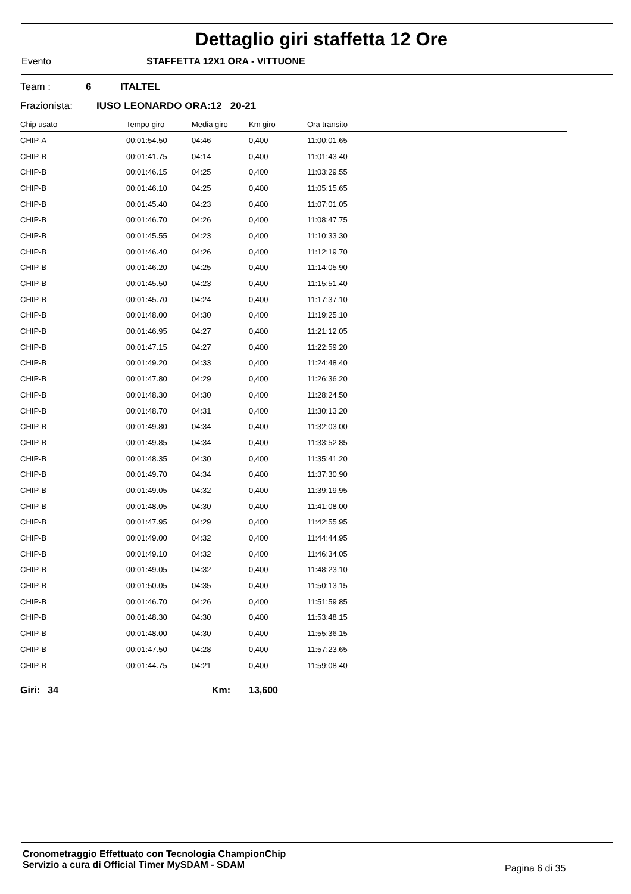Dettaglio giri staffetta 12 Ore
Evento STAFFETTA 12X1 ORA - VITTUONE
Team : 6 ITALTEL
Frazionista: IUSO LEONARDO ORA:12 20-21
| Chip usato | Tempo giro | Media giro | Km giro | Ora transito |
| --- | --- | --- | --- | --- |
| CHIP-A | 00:01:54.50 | 04:46 | 0,400 | 11:00:01.65 |
| CHIP-B | 00:01:41.75 | 04:14 | 0,400 | 11:01:43.40 |
| CHIP-B | 00:01:46.15 | 04:25 | 0,400 | 11:03:29.55 |
| CHIP-B | 00:01:46.10 | 04:25 | 0,400 | 11:05:15.65 |
| CHIP-B | 00:01:45.40 | 04:23 | 0,400 | 11:07:01.05 |
| CHIP-B | 00:01:46.70 | 04:26 | 0,400 | 11:08:47.75 |
| CHIP-B | 00:01:45.55 | 04:23 | 0,400 | 11:10:33.30 |
| CHIP-B | 00:01:46.40 | 04:26 | 0,400 | 11:12:19.70 |
| CHIP-B | 00:01:46.20 | 04:25 | 0,400 | 11:14:05.90 |
| CHIP-B | 00:01:45.50 | 04:23 | 0,400 | 11:15:51.40 |
| CHIP-B | 00:01:45.70 | 04:24 | 0,400 | 11:17:37.10 |
| CHIP-B | 00:01:48.00 | 04:30 | 0,400 | 11:19:25.10 |
| CHIP-B | 00:01:46.95 | 04:27 | 0,400 | 11:21:12.05 |
| CHIP-B | 00:01:47.15 | 04:27 | 0,400 | 11:22:59.20 |
| CHIP-B | 00:01:49.20 | 04:33 | 0,400 | 11:24:48.40 |
| CHIP-B | 00:01:47.80 | 04:29 | 0,400 | 11:26:36.20 |
| CHIP-B | 00:01:48.30 | 04:30 | 0,400 | 11:28:24.50 |
| CHIP-B | 00:01:48.70 | 04:31 | 0,400 | 11:30:13.20 |
| CHIP-B | 00:01:49.80 | 04:34 | 0,400 | 11:32:03.00 |
| CHIP-B | 00:01:49.85 | 04:34 | 0,400 | 11:33:52.85 |
| CHIP-B | 00:01:48.35 | 04:30 | 0,400 | 11:35:41.20 |
| CHIP-B | 00:01:49.70 | 04:34 | 0,400 | 11:37:30.90 |
| CHIP-B | 00:01:49.05 | 04:32 | 0,400 | 11:39:19.95 |
| CHIP-B | 00:01:48.05 | 04:30 | 0,400 | 11:41:08.00 |
| CHIP-B | 00:01:47.95 | 04:29 | 0,400 | 11:42:55.95 |
| CHIP-B | 00:01:49.00 | 04:32 | 0,400 | 11:44:44.95 |
| CHIP-B | 00:01:49.10 | 04:32 | 0,400 | 11:46:34.05 |
| CHIP-B | 00:01:49.05 | 04:32 | 0,400 | 11:48:23.10 |
| CHIP-B | 00:01:50.05 | 04:35 | 0,400 | 11:50:13.15 |
| CHIP-B | 00:01:46.70 | 04:26 | 0,400 | 11:51:59.85 |
| CHIP-B | 00:01:48.30 | 04:30 | 0,400 | 11:53:48.15 |
| CHIP-B | 00:01:48.00 | 04:30 | 0,400 | 11:55:36.15 |
| CHIP-B | 00:01:47.50 | 04:28 | 0,400 | 11:57:23.65 |
| CHIP-B | 00:01:44.75 | 04:21 | 0,400 | 11:59:08.40 |
Giri: 34 Km: 13,600
Cronometraggio Effettuato con Tecnologia ChampionChip
Servizio a cura di Official Timer MySDAM - SDAM
Pagina 6 di 35